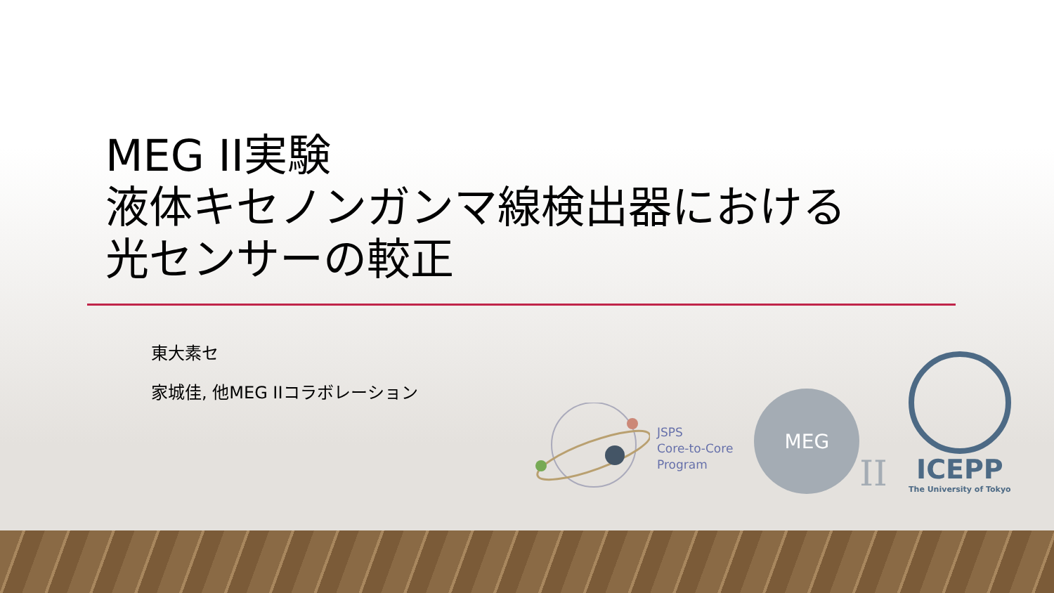MEG II実験
液体キセノンガンマ線検出器における
光センサーの較正
東大素セ
家城佳, 他MEG IIコラボレーション
JSPS
Core-to-Core
Program
MEG
II
ICEPP
The University of Tokyo